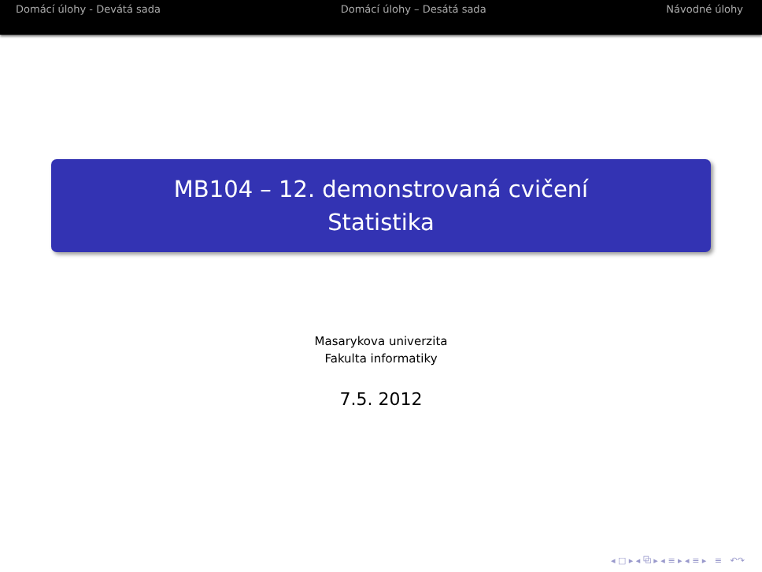Domácí úlohy - Devátá sada Domácí úlohy – Desátá sada Návodné úlohy
MB104 – 12. demonstrovaná cvičení
Statistika
Masarykova univerzita
Fakulta informatiky
7.5. 2012
◂ □ ▸ ◂ ⧉ ▸ ◂ ≡ ▸ ◂ ≡ ▸ ≡ ↶↷